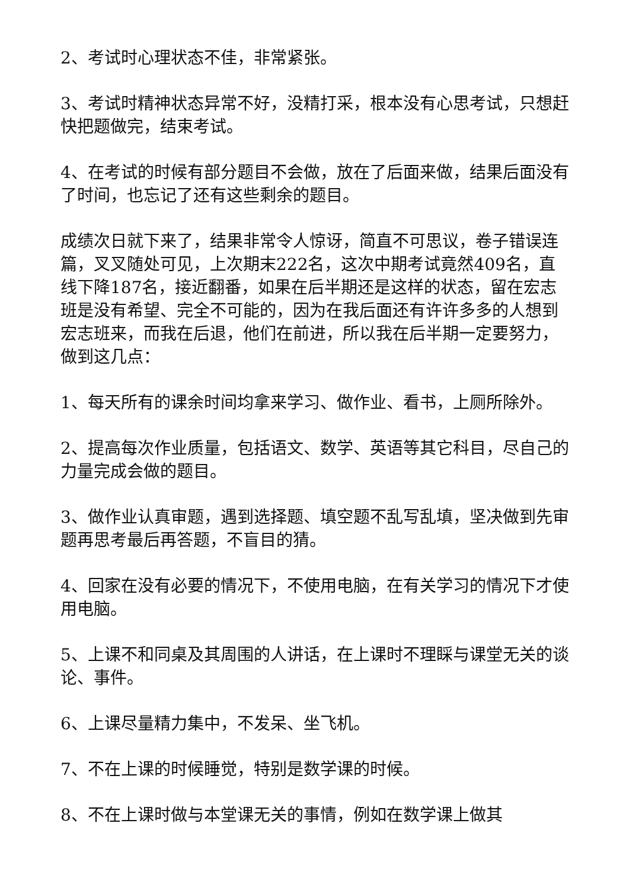2、考试时心理状态不佳，非常紧张。
3、考试时精神状态异常不好，没精打采，根本没有心思考试，只想赶快把题做完，结束考试。
4、在考试的时候有部分题目不会做，放在了后面来做，结果后面没有了时间，也忘记了还有这些剩余的题目。
成绩次日就下来了，结果非常令人惊讶，简直不可思议，卷子错误连篇，叉叉随处可见，上次期末222名，这次中期考试竟然409名，直线下降187名，接近翻番，如果在后半期还是这样的状态，留在宏志班是没有希望、完全不可能的，因为在我后面还有许许多多的人想到宏志班来，而我在后退，他们在前进，所以我在后半期一定要努力，做到这几点：
1、每天所有的课余时间均拿来学习、做作业、看书，上厕所除外。
2、提高每次作业质量，包括语文、数学、英语等其它科目，尽自己的力量完成会做的题目。
3、做作业认真审题，遇到选择题、填空题不乱写乱填，坚决做到先审题再思考最后再答题，不盲目的猜。
4、回家在没有必要的情况下，不使用电脑，在有关学习的情况下才使用电脑。
5、上课不和同桌及其周围的人讲话，在上课时不理睬与课堂无关的谈论、事件。
6、上课尽量精力集中，不发呆、坐飞机。
7、不在上课的时候睡觉，特别是数学课的时候。
8、不在上课时做与本堂课无关的事情，例如在数学课上做其